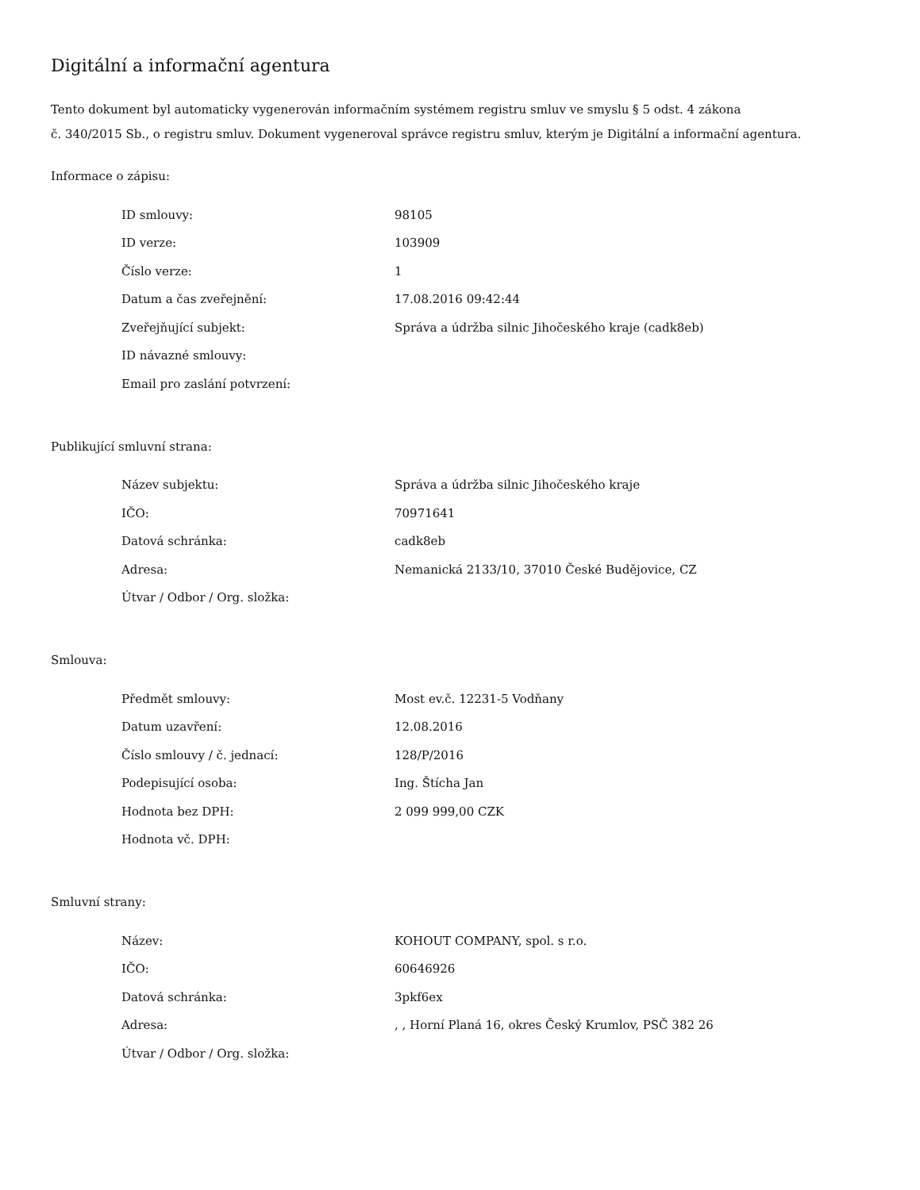Digitální a informační agentura
Tento dokument byl automaticky vygenerován informačním systémem registru smluv ve smyslu § 5 odst. 4 zákona
č. 340/2015 Sb., o registru smluv. Dokument vygeneroval správce registru smluv, kterým je Digitální a informační agentura.
Informace o zápisu:
| ID smlouvy: | 98105 |
| ID verze: | 103909 |
| Číslo verze: | 1 |
| Datum a čas zveřejnění: | 17.08.2016 09:42:44 |
| Zveřejňující subjekt: | Správa a údržba silnic Jihočeského kraje (cadk8eb) |
| ID návazné smlouvy: | |
| Email pro zaslání potvrzení: | |
Publikující smluvní strana:
| Název subjektu: | Správa a údržba silnic Jihočeského kraje |
| IČO: | 70971641 |
| Datová schránka: | cadk8eb |
| Adresa: | Nemanická 2133/10, 37010 České Budějovice, CZ |
| Útvar / Odbor / Org. složka: | |
Smlouva:
| Předmět smlouvy: | Most ev.č. 12231-5 Vodňany |
| Datum uzavření: | 12.08.2016 |
| Číslo smlouvy / č. jednací: | 128/P/2016 |
| Podepisující osoba: | Ing. Štícha Jan |
| Hodnota bez DPH: | 2 099 999,00 CZK |
| Hodnota vč. DPH: | |
Smluvní strany:
| Název: | KOHOUT COMPANY, spol. s r.o. |
| IČO: | 60646926 |
| Datová schránka: | 3pkf6ex |
| Adresa: | , , Horní Planá 16, okres Český Krumlov, PSČ 382 26 |
| Útvar / Odbor / Org. složka: | |